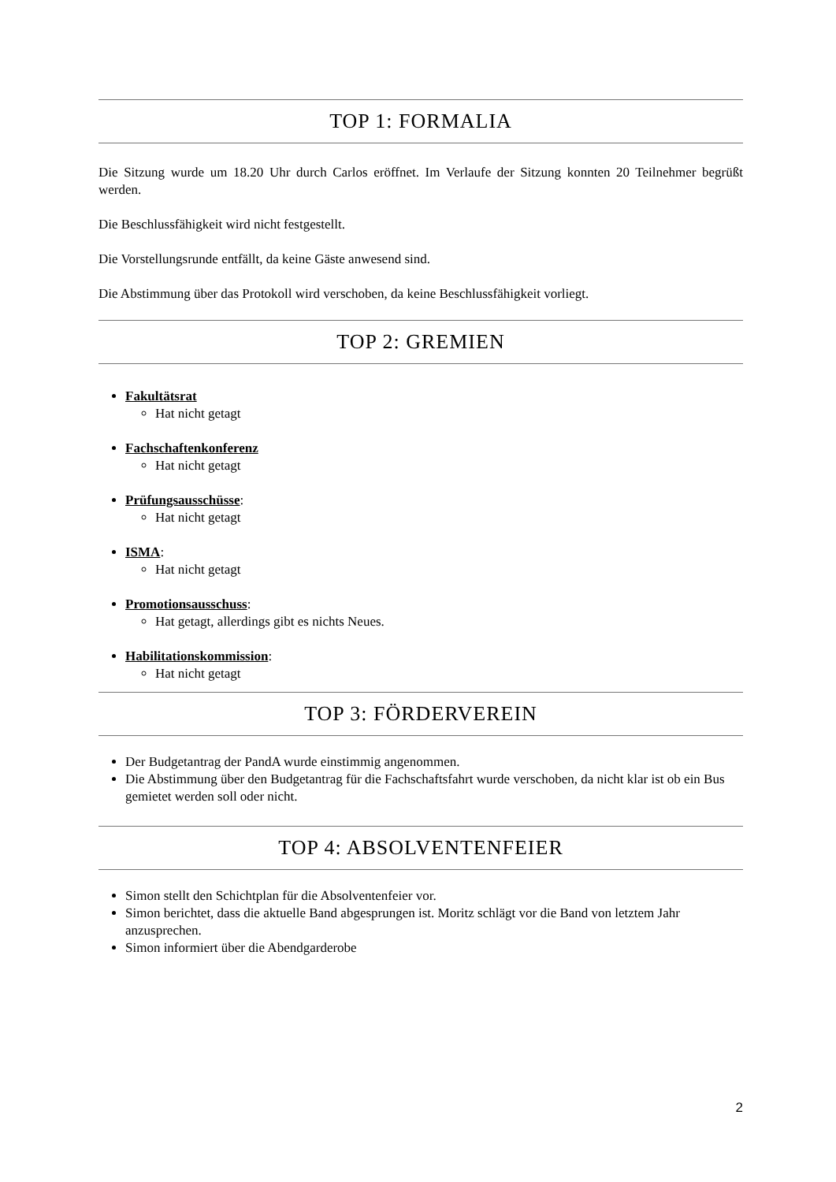TOP 1: FORMALIA
Die Sitzung wurde um 18.20 Uhr durch Carlos eröffnet. Im Verlaufe der Sitzung konnten 20 Teilnehmer begrüßt werden.
Die Beschlussfähigkeit wird nicht festgestellt.
Die Vorstellungsrunde entfällt, da keine Gäste anwesend sind.
Die Abstimmung über das Protokoll wird verschoben, da keine Beschlussfähigkeit vorliegt.
TOP 2: GREMIEN
Fakultätsrat
Hat nicht getagt
Fachschaftenkonferenz
Hat nicht getagt
Prüfungsausschüsse:
Hat nicht getagt
ISMA:
Hat nicht getagt
Promotionsausschuss:
Hat getagt, allerdings gibt es nichts Neues.
Habilitationskommission:
Hat nicht getagt
TOP 3: FÖRDERVEREIN
Der Budgetantrag der PandA wurde einstimmig angenommen.
Die Abstimmung über den Budgetantrag für die Fachschaftsfahrt wurde verschoben, da nicht klar ist ob ein Bus gemietet werden soll oder nicht.
TOP 4: ABSOLVENTENFEIER
Simon stellt den Schichtplan für die Absolventenfeier vor.
Simon berichtet, dass die aktuelle Band abgesprungen ist. Moritz schlägt vor die Band von letztem Jahr anzusprechen.
Simon informiert über die Abendgarderobe
2